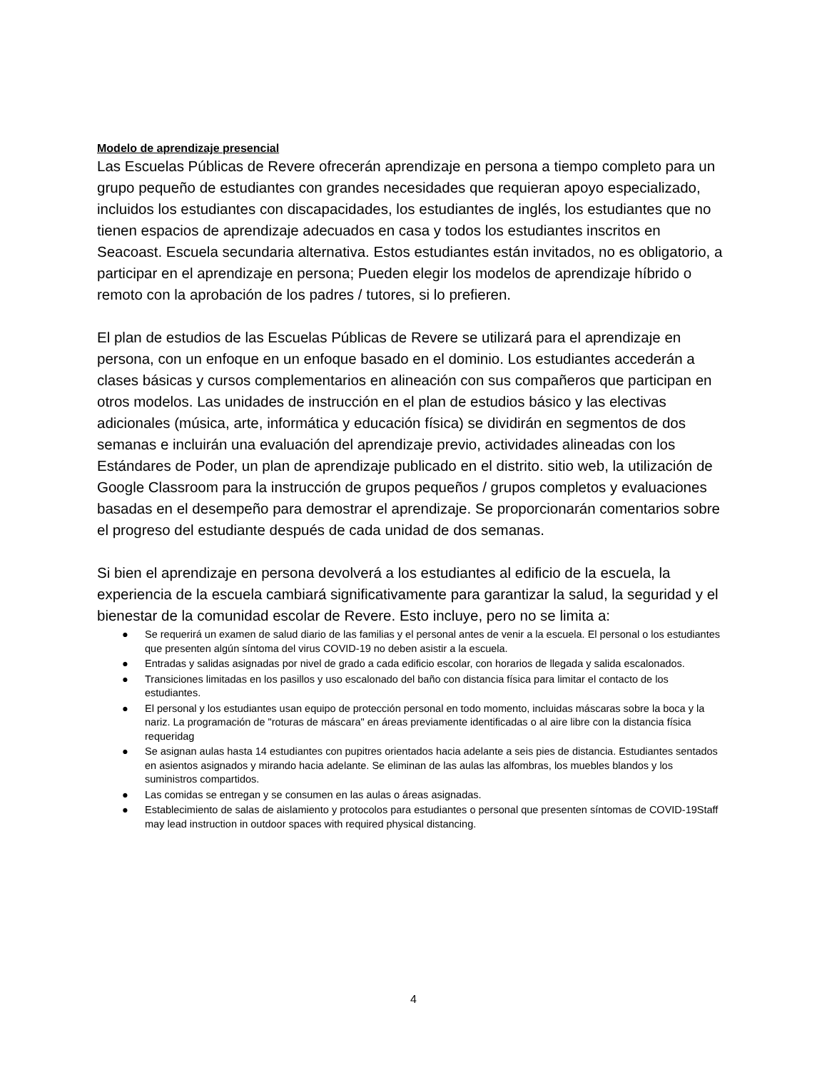Modelo de aprendizaje presencial
Las Escuelas Públicas de Revere ofrecerán aprendizaje en persona a tiempo completo para un grupo pequeño de estudiantes con grandes necesidades que requieran apoyo especializado, incluidos los estudiantes con discapacidades, los estudiantes de inglés, los estudiantes que no tienen espacios de aprendizaje adecuados en casa y todos los estudiantes inscritos en Seacoast. Escuela secundaria alternativa. Estos estudiantes están invitados, no es obligatorio, a participar en el aprendizaje en persona; Pueden elegir los modelos de aprendizaje híbrido o remoto con la aprobación de los padres / tutores, si lo prefieren.
El plan de estudios de las Escuelas Públicas de Revere se utilizará para el aprendizaje en persona, con un enfoque en un enfoque basado en el dominio. Los estudiantes accederán a clases básicas y cursos complementarios en alineación con sus compañeros que participan en otros modelos. Las unidades de instrucción en el plan de estudios básico y las electivas adicionales (música, arte, informática y educación física) se dividirán en segmentos de dos semanas e incluirán una evaluación del aprendizaje previo, actividades alineadas con los Estándares de Poder, un plan de aprendizaje publicado en el distrito. sitio web, la utilización de Google Classroom para la instrucción de grupos pequeños / grupos completos y evaluaciones basadas en el desempeño para demostrar el aprendizaje. Se proporcionarán comentarios sobre el progreso del estudiante después de cada unidad de dos semanas.
Si bien el aprendizaje en persona devolverá a los estudiantes al edificio de la escuela, la experiencia de la escuela cambiará significativamente para garantizar la salud, la seguridad y el bienestar de la comunidad escolar de Revere. Esto incluye, pero no se limita a:
● Se requerirá un examen de salud diario de las familias y el personal antes de venir a la escuela. El personal o los estudiantes que presenten algún síntoma del virus COVID-19 no deben asistir a la escuela.
● Entradas y salidas asignadas por nivel de grado a cada edificio escolar, con horarios de llegada y salida escalonados.
● Transiciones limitadas en los pasillos y uso escalonado del baño con distancia física para limitar el contacto de los estudiantes.
● El personal y los estudiantes usan equipo de protección personal en todo momento, incluidas máscaras sobre la boca y la nariz. La programación de "roturas de máscara" en áreas previamente identificadas o al aire libre con la distancia física requeridag
● Se asignan aulas hasta 14 estudiantes con pupitres orientados hacia adelante a seis pies de distancia. Estudiantes sentados en asientos asignados y mirando hacia adelante. Se eliminan de las aulas las alfombras, los muebles blandos y los suministros compartidos.
● Las comidas se entregan y se consumen en las aulas o áreas asignadas.
● Establecimiento de salas de aislamiento y protocolos para estudiantes o personal que presenten síntomas de COVID-19Staff may lead instruction in outdoor spaces with required physical distancing.
4